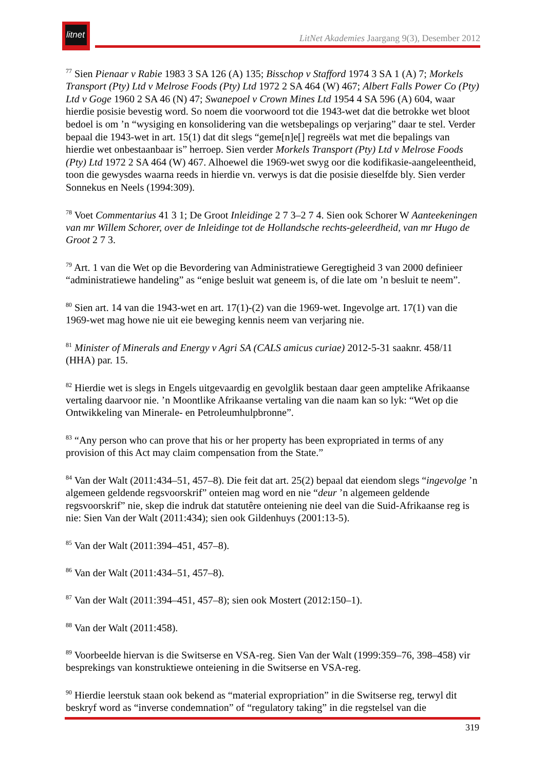litnet
LitNet Akademies Jaargang 9(3), Desember 2012
<sup>77</sup> Sien Pienaar v Rabie 1983 3 SA 126 (A) 135; Bisschop v Stafford 1974 3 SA 1 (A) 7; Morkels Transport (Pty) Ltd v Melrose Foods (Pty) Ltd 1972 2 SA 464 (W) 467; Albert Falls Power Co (Pty) Ltd v Goge 1960 2 SA 46 (N) 47; Swanepoel v Crown Mines Ltd 1954 4 SA 596 (A) 604, waar hierdie posisie bevestig word. So noem die voorwoord tot die 1943-wet dat die betrokke wet bloot bedoel is om ’n “wysiging en konsolidering van die wetsbepalings op verjaring” daar te stel. Verder bepaal die 1943-wet in art. 15(1) dat dit slegs “geme[n]e[] regreëls wat met die bepalings van hierdie wet onbestaanbaar is” herroep. Sien verder Morkels Transport (Pty) Ltd v Melrose Foods (Pty) Ltd 1972 2 SA 464 (W) 467. Alhoewel die 1969-wet swyg oor die kodifikasie-aangeleentheid, toon die gewysdes waarna reeds in hierdie vn. verwys is dat die posisie dieselfde bly. Sien verder Sonnekus en Neels (1994:309).
<sup>78</sup> Voet Commentarius 41 3 1; De Groot Inleidinge 2 7 3–2 7 4. Sien ook Schorer W Aanteekeningen van mr Willem Schorer, over de Inleidinge tot de Hollandsche rechts-geleerdheid, van mr Hugo de Groot 2 7 3.
<sup>79</sup> Art. 1 van die Wet op die Bevordering van Administratiewe Geregtigheid 3 van 2000 definieer “administratiewe handeling” as “enige besluit wat geneem is, of die late om ’n besluit te neem”.
<sup>80</sup> Sien art. 14 van die 1943-wet en art. 17(1)-(2) van die 1969-wet. Ingevolge art. 17(1) van die 1969-wet mag howe nie uit eie beweging kennis neem van verjaring nie.
<sup>81</sup> Minister of Minerals and Energy v Agri SA (CALS amicus curiae) 2012-5-31 saaknr. 458/11 (HHA) par. 15.
<sup>82</sup> Hierdie wet is slegs in Engels uitgevaardig en gevolglik bestaan daar geen amptelike Afrikaanse vertaling daarvoor nie. ’n Moontlike Afrikaanse vertaling van die naam kan so lyk: “Wet op die Ontwikkeling van Minerale- en Petroleumhulpbronne”.
<sup>83</sup> “Any person who can prove that his or her property has been expropriated in terms of any provision of this Act may claim compensation from the State.”
<sup>84</sup> Van der Walt (2011:434–51, 457–8). Die feit dat art. 25(2) bepaal dat eiendom slegs “ingevolge ’n algemeen geldende regsvoorskrif” onteien mag word en nie “deur ’n algemeen geldende regsvoorskrif” nie, skep die indruk dat statutêre onteiening nie deel van die Suid-Afrikaanse reg is nie: Sien Van der Walt (2011:434); sien ook Gildenhuys (2001:13-5).
<sup>85</sup> Van der Walt (2011:394–451, 457–8).
<sup>86</sup> Van der Walt (2011:434–51, 457–8).
<sup>87</sup> Van der Walt (2011:394–451, 457–8); sien ook Mostert (2012:150–1).
<sup>88</sup> Van der Walt (2011:458).
<sup>89</sup> Voorbeelde hiervan is die Switserse en VSA-reg. Sien Van der Walt (1999:359–76, 398–458) vir besprekings van konstruktiewe onteiening in die Switserse en VSA-reg.
<sup>90</sup> Hierdie leerstuk staan ook bekend as “material expropriation” in die Switserse reg, terwyl dit beskryf word as “inverse condemnation” of “regulatory taking” in die regstelsel van die
319